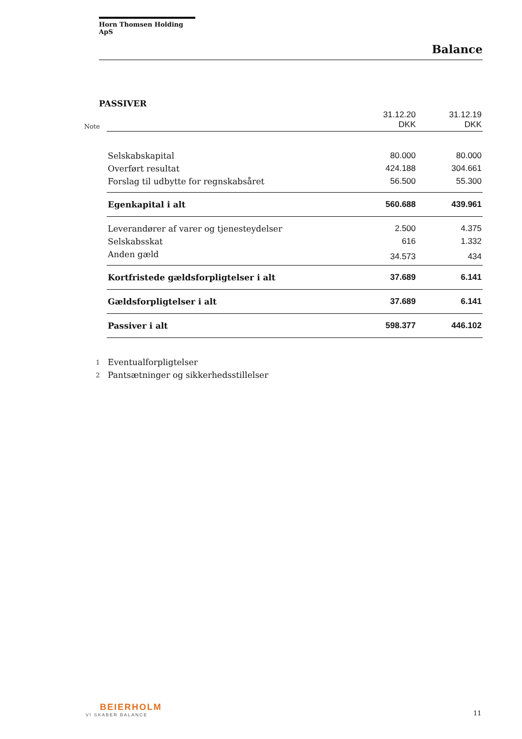Horn Thomsen Holding ApS
Balance
PASSIVER
| Note | | 31.12.20 DKK | 31.12.19 DKK |
| --- | --- | --- | --- |
| | Selskabskapital | 80.000 | 80.000 |
| | Overført resultat | 424.188 | 304.661 |
| | Forslag til udbytte for regnskabsåret | 56.500 | 55.300 |
| | Egenkapital i alt | 560.688 | 439.961 |
| | Leverandører af varer og tjenesteydelser | 2.500 | 4.375 |
| | Selskabsskat | 616 | 1.332 |
| | Anden gæld | 34.573 | 434 |
| | Kortfristede gældsforpligtelser i alt | 37.689 | 6.141 |
| | Gældsforpligtelser i alt | 37.689 | 6.141 |
| | Passiver i alt | 598.377 | 446.102 |
| 1 | Eventualforpligtelser | | |
| 2 | Pantsætninger og sikkerhedsstillelser | | |
BEIERHOLM
VI SKABER BALANCE
11